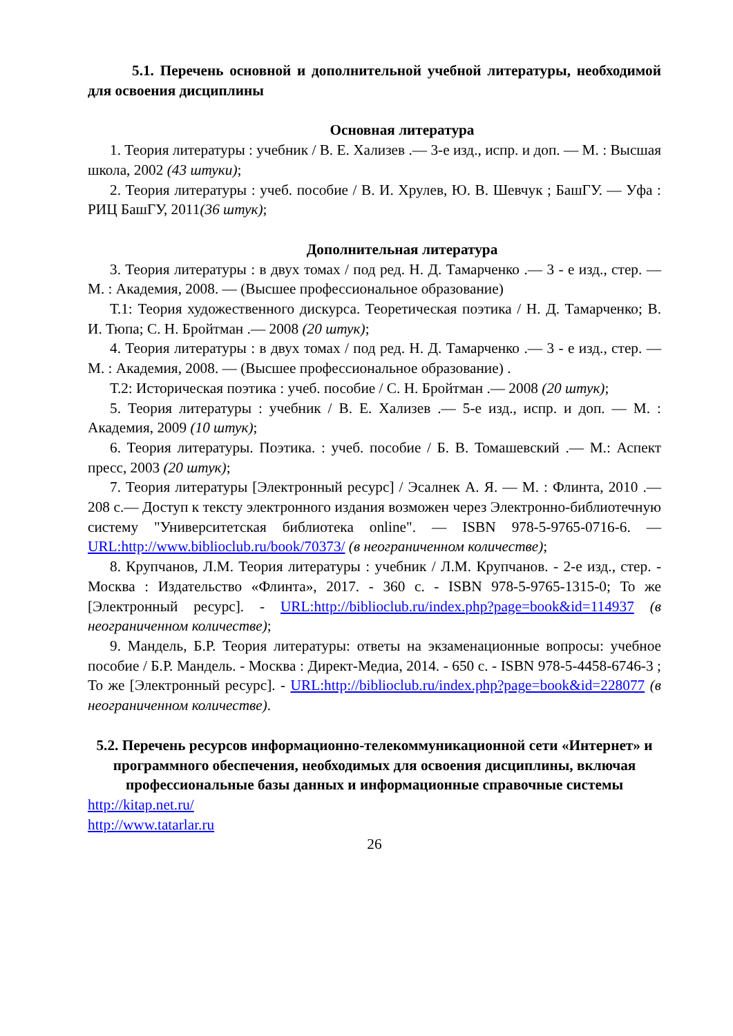5.1. Перечень основной и дополнительной учебной литературы, необходимой для освоения дисциплины
Основная литература
1. Теория литературы : учебник / В. Е. Хализев .— 3-е изд., испр. и доп. — М. : Высшая школа, 2002 (43 штуки);
2. Теория литературы : учеб. пособие / В. И. Хрулев, Ю. В. Шевчук ; БашГУ. — Уфа : РИЦ БашГУ, 2011(36 штук);
Дополнительная литература
3. Теория литературы : в двух томах / под ред. Н. Д. Тамарченко .— 3 - е изд., стер. — М. : Академия, 2008. — (Высшее профессиональное образование)
Т.1: Теория художественного дискурса. Теоретическая поэтика / Н. Д. Тамарченко; В. И. Тюпа; С. Н. Бройтман .— 2008 (20 штук);
4. Теория литературы : в двух томах / под ред. Н. Д. Тамарченко .— 3 - е изд., стер. — М. : Академия, 2008. — (Высшее профессиональное образование) .
Т.2: Историческая поэтика : учеб. пособие / С. Н. Бройтман .— 2008 (20 штук);
5. Теория литературы : учебник / В. Е. Хализев .— 5-е изд., испр. и доп. — М. : Академия, 2009 (10 штук);
6. Теория литературы. Поэтика. : учеб. пособие / Б. В. Томашевский .— М.: Аспект пресс, 2003 (20 штук);
7. Теория литературы [Электронный ресурс] / Эсалнек А. Я. — М. : Флинта, 2010 .— 208 с.— Доступ к тексту электронного издания возможен через Электронно-библиотечную систему "Университетская библиотека online". — ISBN 978-5-9765-0716-6. — URL:http://www.biblioclub.ru/book/70373/ (в неограниченном количестве);
8. Крупчанов, Л.М. Теория литературы : учебник / Л.М. Крупчанов. - 2-е изд., стер. - Москва : Издательство «Флинта», 2017. - 360 с. - ISBN 978-5-9765-1315-0; То же [Электронный ресурс]. - URL:http://biblioclub.ru/index.php?page=book&id=114937 (в неограниченном количестве);
9. Мандель, Б.Р. Теория литературы: ответы на экзаменационные вопросы: учебное пособие / Б.Р. Мандель. - Москва : Директ-Медиа, 2014. - 650 с. - ISBN 978-5-4458-6746-3 ; То же [Электронный ресурс]. - URL:http://biblioclub.ru/index.php?page=book&id=228077 (в неограниченном количестве).
5.2. Перечень ресурсов информационно-телекоммуникационной сети «Интернет» и программного обеспечения, необходимых для освоения дисциплины, включая профессиональные базы данных и информационные справочные системы
http://kitap.net.ru/
http://www.tatarlar.ru
26